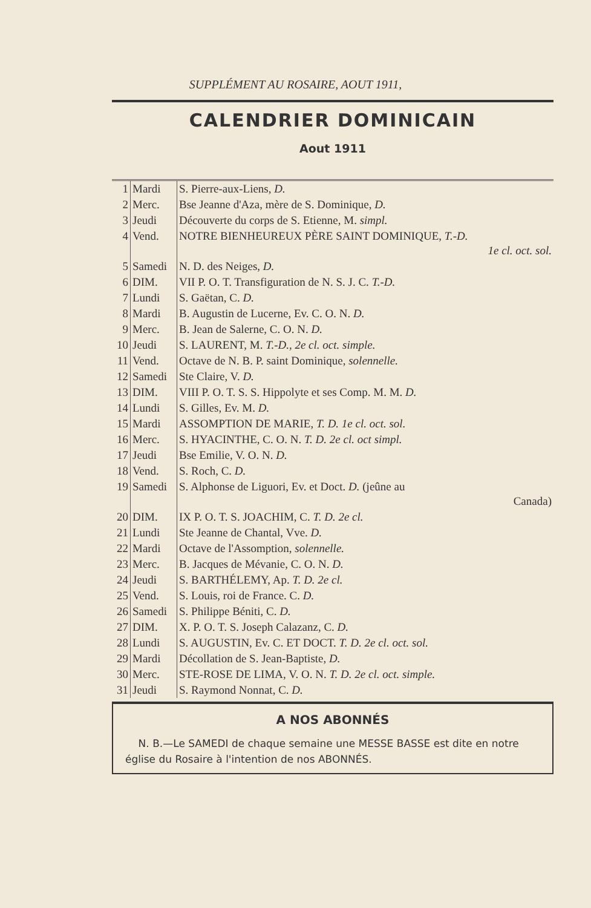SUPPLÉMENT AU ROSAIRE, AOUT 1911,
CALENDRIER DOMINICAIN
Aout 1911
| 1 | Mardi | S. Pierre-aux-Liens, D. |
| 2 | Merc. | Bse Jeanne d'Aza, mère de S. Dominique, D. |
| 3 | Jeudi | Découverte du corps de S. Etienne, M. simpl. |
| 4 | Vend. | NOTRE BIENHEUREUX PÈRE SAINT DOMINIQUE, T.-D. 1e cl. oct. sol. |
| 5 | Samedi | N. D. des Neiges, D. |
| 6 | DIM. | VII P. O. T. Transfiguration de N. S. J. C. T.-D. |
| 7 | Lundi | S. Gaëtan, C. D. |
| 8 | Mardi | B. Augustin de Lucerne, Ev. C. O. N. D. |
| 9 | Merc. | B. Jean de Salerne, C. O. N. D. |
| 10 | Jeudi | S. LAURENT, M. T.-D., 2e cl. oct. simple. |
| 11 | Vend. | Octave de N. B. P. saint Dominique, solennelle. |
| 12 | Samedi | Ste Claire, V. D. |
| 13 | DIM. | VIII P. O. T. S. S. Hippolyte et ses Comp. M. M. D. |
| 14 | Lundi | S. Gilles, Ev. M. D. |
| 15 | Mardi | ASSOMPTION DE MARIE, T. D. 1e cl. oct. sol. |
| 16 | Merc. | S. HYACINTHE, C. O. N. T. D. 2e cl. oct simpl. |
| 17 | Jeudi | Bse Emilie, V. O. N. D. |
| 18 | Vend. | S. Roch, C. D. |
| 19 | Samedi | S. Alphonse de Liguori, Ev. et Doct. D. (jeûne au Canada) |
| 20 | DIM. | IX P. O. T. S. JOACHIM, C. T. D. 2e cl. |
| 21 | Lundi | Ste Jeanne de Chantal, Vve. D. |
| 22 | Mardi | Octave de l'Assomption, solennelle. |
| 23 | Merc. | B. Jacques de Mévanie, C. O. N. D. |
| 24 | Jeudi | S. BARTHÉLEMY, Ap. T. D. 2e cl. |
| 25 | Vend. | S. Louis, roi de France. C. D. |
| 26 | Samedi | S. Philippe Béniti, C. D. |
| 27 | DIM. | X. P. O. T. S. Joseph Calazanz, C. D. |
| 28 | Lundi | S. AUGUSTIN, Ev. C. ET DOCT. T. D. 2e cl. oct. sol. |
| 29 | Mardi | Décollation de S. Jean-Baptiste, D. |
| 30 | Merc. | STE-ROSE DE LIMA, V. O. N. T. D. 2e cl. oct. simple. |
| 31 | Jeudi | S. Raymond Nonnat, C. D. |
A NOS ABONNÉS
N. B.—Le SAMEDI de chaque semaine une MESSE BASSE est dite en notre église du Rosaire à l'intention de nos ABONNÉS.